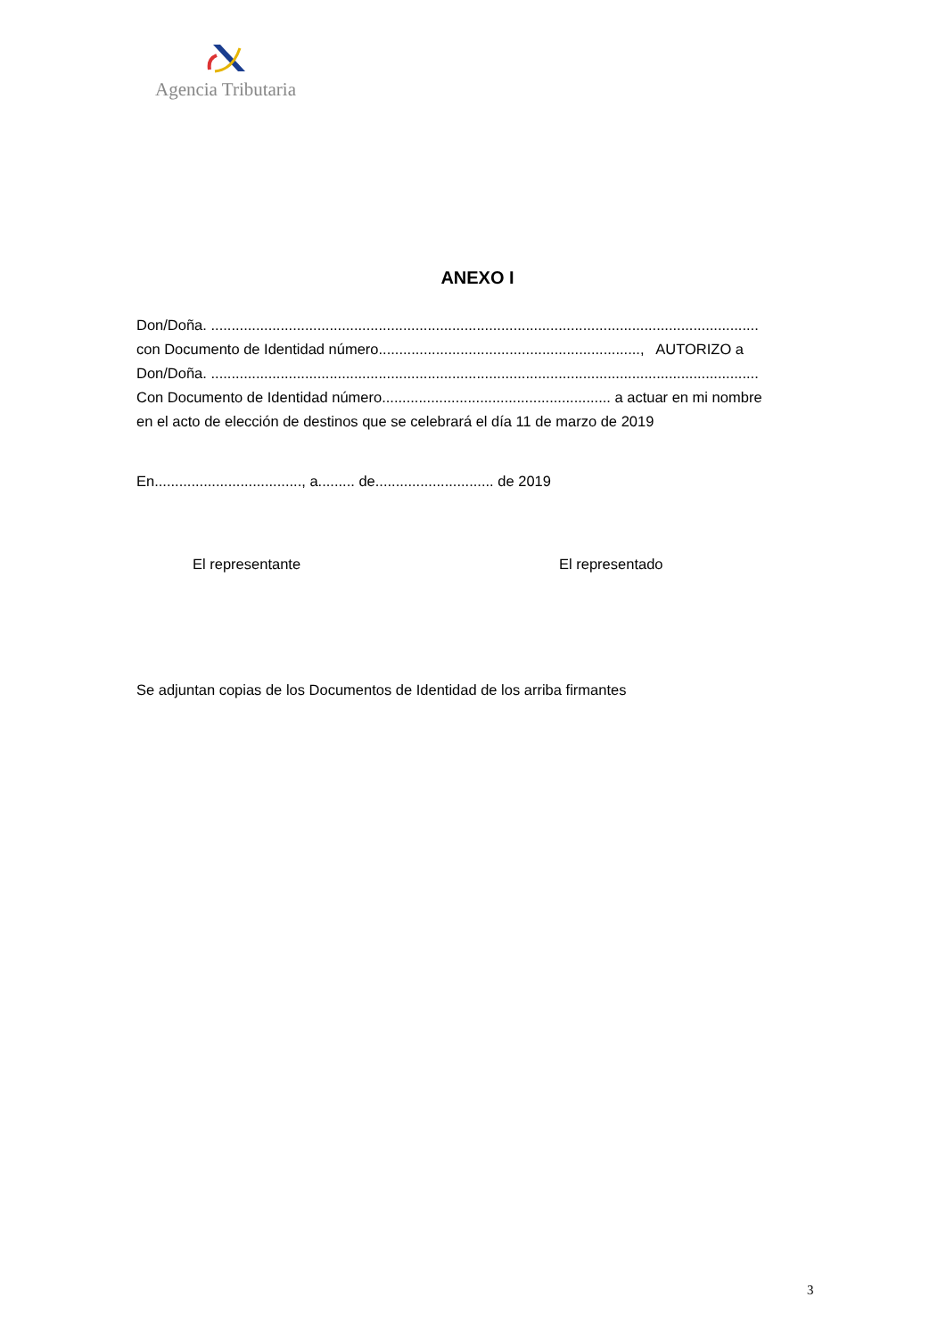Agencia Tributaria
ANEXO I
Don/Doña. ......................................................................................................................................
con Documento de Identidad número................................................................, AUTORIZO a
Don/Doña. ......................................................................................................................................
Con Documento de Identidad número........................................................ a actuar en mi nombre
en el acto de elección de destinos que se celebrará el día 11 de marzo de 2019
En...................................., a......... de............................. de 2019
El representante El representado
Se adjuntan copias de los Documentos de Identidad de los arriba firmantes
3